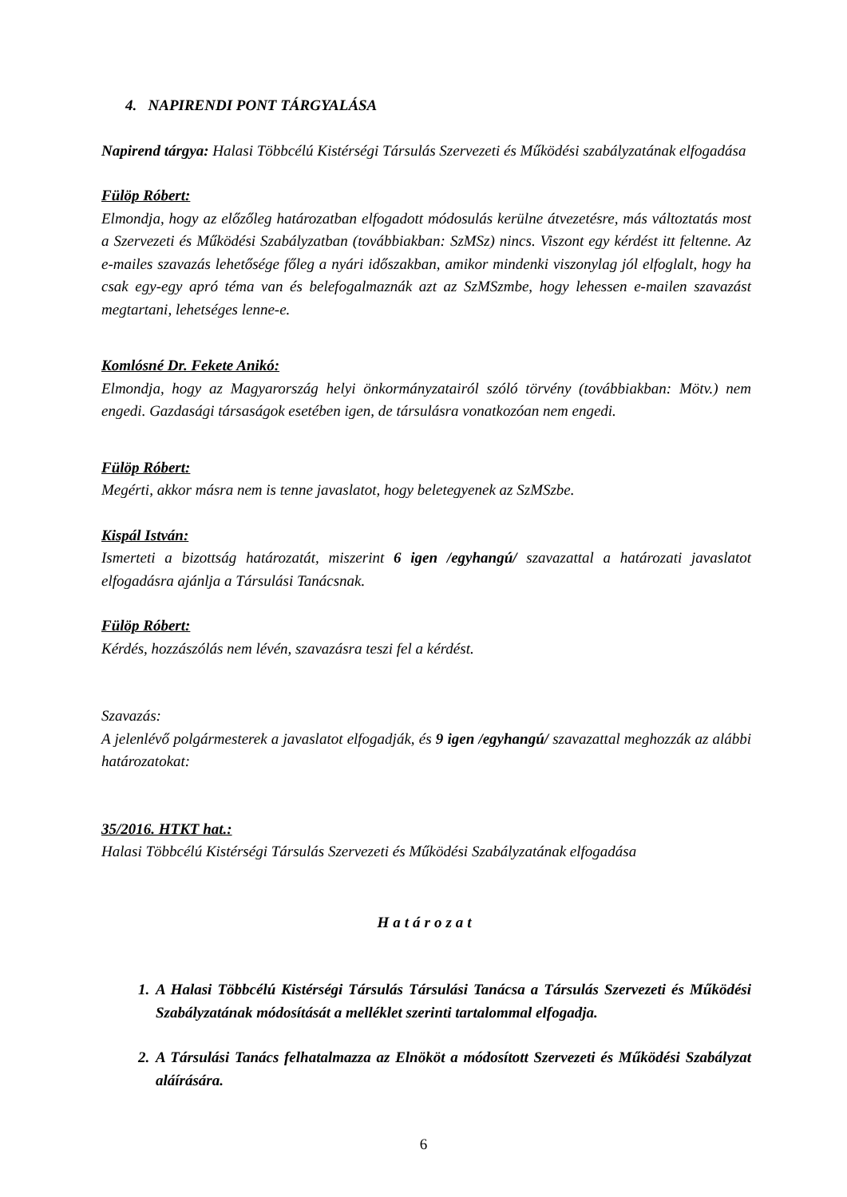4. NAPIRENDI PONT TÁRGYALÁSA
Napirend tárgya: Halasi Többcélú Kistérségi Társulás Szervezeti és Működési szabályzatának elfogadása
Fülöp Róbert:
Elmondja, hogy az előzőleg határozatban elfogadott módosulás kerülne átvezetésre, más változtatás most a Szervezeti és Működési Szabályzatban (továbbiakban: SzMSz) nincs. Viszont egy kérdést itt feltenne. Az e-mailes szavazás lehetősége főleg a nyári időszakban, amikor mindenki viszonylag jól elfoglalt, hogy ha csak egy-egy apró téma van és belefogalmaznák azt az SzMSzmbe, hogy lehessen e-mailen szavazást megtartani, lehetséges lenne-e.
Komlósné Dr. Fekete Anikó:
Elmondja, hogy az Magyarország helyi önkormányzatairól szóló törvény (továbbiakban: Mötv.) nem engedi. Gazdasági társaságok esetében igen, de társulásra vonatkozóan nem engedi.
Fülöp Róbert:
Megérti, akkor másra nem is tenne javaslatot, hogy beletegyenek az SzMSzbe.
Kispál István:
Ismerteti a bizottság határozatát, miszerint 6 igen /egyhangú/ szavazattal a határozati javaslatot elfogadásra ajánlja a Társulási Tanácsnak.
Fülöp Róbert:
Kérdés, hozzászólás nem lévén, szavazásra teszi fel a kérdést.
Szavazás:
A jelenlévő polgármesterek a javaslatot elfogadják, és 9 igen /egyhangú/ szavazattal meghozzák az alábbi határozatokat:
35/2016. HTKT hat.:
Halasi Többcélú Kistérségi Társulás Szervezeti és Működési Szabályzatának elfogadása
Határozat
1. A Halasi Többcélú Kistérségi Társulás Társulási Tanácsa a Társulás Szervezeti és Működési Szabályzatának módosítását a melléklet szerinti tartalommal elfogadja.
2. A Társulási Tanács felhatalmazza az Elnököt a módosított Szervezeti és Működési Szabályzat aláírására.
6